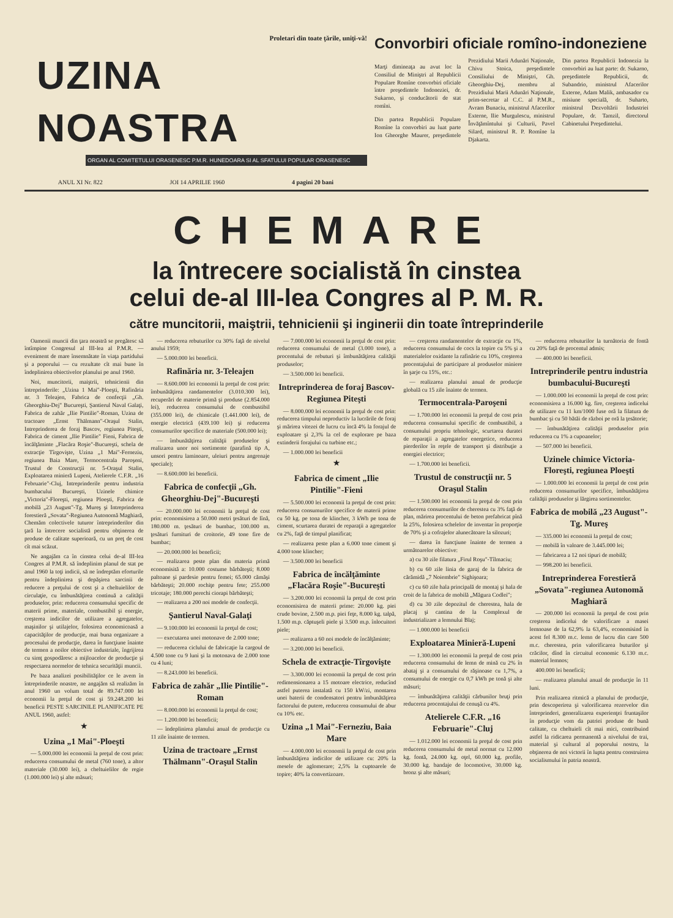Proletari din toate ţările, uniţi-vă!
UZINA NOASTRA
ORGAN AL COMITETULUI ORASENESC P.M.R. HUNEDOARA SI AL SFATULUI POPULAR ORASENESC
ANUL XI Nr. 822 JOI 14 APRILIE 1960 4 pagini 20 bani
Convorbiri oficiale romîno-indoneziene
Marţi dimineaţa au avut loc la Consiliul de Miniştri al Republicii Populare Romîne convorbiri oficiale între preşedintele Indoneziei, dr. Sukarno, şi conducătorii de stat romîni.
Din partea Republicii Populare Romîne la convorbiri au luat parte Ion Gheorghe Maurer, preşedintele Prezidiului Marii Adunări Naţionale, Chivu Stoica, preşedintele Consiliului de Miniştri, Gh. Gheorghiu-Dej, membru al Prezidiului Marii Adunări Naţionale, prim-secretar al C.C. al P.M.R., Avram Bunaciu, ministrul Afacerilor Externe, Ilie Murgulescu, ministrul Învăţămîntului şi Culturii, Pavel Silard, ministrul R. P. Romîne la Djakarta.
Din partea Republicii Indonezia la convorbiri au luat parte: dr. Sukarno, preşedintele Republicii, dr. Subandrio, ministrul Afacerilor Externe, Adam Malik, ambasador cu misiune specială, dr. Suharto, ministrul Dezvoltării Industriei Populare, dr. Tamzil, directorul Cabinetului Preşedintelui.
CHEMARE
la întrecere socialistă în cinstea
celui de-al III-lea Congres al P. M. R.
către muncitorii, maiştrii, tehnicienii şi inginerii din toate întreprinderile
Oamenii muncii din ţara noastră se pregătesc să întîmpine Congresul al III-lea al P.M.R. — eveniment de mare însemnătate în viaţa partidului şi a poporului — cu rezultate cît mai bune în îndeplinirea obiectivelor planului pe anul 1960.
Noi, muncitorii, maiştrii, tehnicienii din întreprinderile: „Uzina 1 Mai"-Ploeşti, Rafinăria nr. 3 Teleajen, Fabrica de confecţii „Gh. Gheorghiu-Dej" Bucureşti, Şantierul Naval Galaţi, Fabrica de zahăr „Ilie Pintilie"-Roman, Uzina de tractoare „Ernst Thälmann"-Oraşul Stalin, Intreprinderea de foraj Bascov, regiunea Piteşti, Fabrica de ciment „Ilie Pintilie" Fieni, Fabrica de încălţăminte „Flacăra Roşie"-Bucureşti, schela de extracţie Tîrgovişte, Uzina „1 Mai"-Ferneziu, regiunea Baia Mare, Termocentrala Paroşeni, Trustul de Construcţii nr. 5-Oraşul Stalin, Exploatarea minieră Lupeni, Atelierele C.F.R. „16 Februarie"-Cluj, Intreprinderile pentru industria bumbacului Bucureşti, Uzinele chimice „Victoria"-Floreşti, regiunea Ploeşti, Fabrica de mobilă „23 August"-Tg. Mureş şi Intreprinderea forestieră „Sovata"-Regiunea Autonomă Maghiară, Chemăm colectivele tuturor întreprinderilor din ţară la întrecere socialistă pentru obţinerea de produse de calitate superioară, cu un preţ de cost cît mai scăzut.
Ne angajăm ca în cinstea celui de-al III-lea Congres al P.M.R. să îndeplinim planul de stat pe anul 1960 la toţi indicii, să ne îndreptăm eforturile pentru îndeplinirea şi depăşirea sarcinii de reducere a preţului de cost şi a cheltuielilor de circulaţie, cu îmbunătăţirea continuă a calităţii produselor, prin: reducerea consumului specific de materii prime, materiale, combustibil şi energie, creşterea indicilor de utilizare a agregatelor, maşinilor şi utilajelor, folosirea economicoasă a capacităţilor de producţie, mai buna organizare a procesului de producţie, darea în funcţiune înainte de termen a noilor obiective industriale, îngrijirea cu simţ gospodăresc a mijloacelor de producţie şi respectarea normelor de tehnica securităţii muncii.
Pe baza analizei posibilităţilor ce le avem în întreprinderile noastre, ne angajăm să realizăm în anul 1960 un volum total de 89.747.000 lei economii la preţul de cost şi 59.248.200 lei beneficii PESTE SARCINILE PLANIFICATE PE ANUL 1960, astfel:
★
Uzina „1 Mai"-Ploeşti
— 5.000.000 lei economii la preţul de cost prin: reducerea consumului de metal (760 tone), a altor materiale (30.000 lei), a cheltuielilor de regie (1.000.000 lei) şi alte măsuri;
— reducerea rebuturilor cu 30% faţă de nivelul anului 1959;
— 5.000.000 lei beneficii.
Rafinăria nr. 3-Teleajen
— 8.600.000 lei economii la preţul de cost prin: îmbunătăţirea randamentelor (3.010.300 lei), recuperări de materie primă şi produse (2.854.000 lei), reducerea consumului de combustibil (355.000 lei), de chimicale (1.441.000 lei), de energie electrică (439.100 lei) şi reducerea consumurilor specifice de materiale (500.000 lei);
— îmbunătăţirea calităţii produselor şi realizarea unor noi sortimente (parafină tip A, unsori pentru laminoare, uleiuri pentru angrenaje speciale);
— 8.600.000 lei beneficii.
Fabrica de confecţii „Gh. Gheorghiu-Dej"-Bucureşti
— 20.000.000 lei economii la preţul de cost prin: economisirea a 50.000 metri ţesături de lînă, 180.000 m. ţesături de bumbac, 100.000 m. ţesături furnituri de croitorie, 49 tone fire de bumbac;
— 20.000.000 lei beneficii;
— realizarea peste plan din materia primă economisită a: 10.000 costume bărbăteşti; 8.000 paltoane şi pardesie pentru femei; 65.000 cămăşi bărbăteşti; 20.000 rochiţe pentru fete; 255.000 tricotaje; 180.000 perechi ciorapi bărbăteşti;
— realizarea a 200 noi modele de confecţii.
Şantierul Naval-Galaţi
— 9.100.000 lei economii la preţul de cost;
— executarea unei motonave de 2.000 tone;
— reducerea ciclului de fabricaţie la cargoul de 4.500 tone cu 9 luni şi la motonava de 2.000 tone cu 4 luni;
— 8.243.000 lei beneficii.
Fabrica de zahăr „Ilie Pintilie"-Roman
— 8.000.000 lei economii la preţul de cost;
— 1.200.000 lei beneficii;
— îndeplinirea planului anual de producţie cu 11 zile înainte de termen.
Uzina de tractoare „Ernst Thälmann"-Oraşul Stalin
— 7.000.000 lei economii la preţul de cost prin: reducerea consumului de metal (3.000 tone), a procentului de rebuturi şi îmbunătăţirea calităţii produselor;
— 3.500.000 lei beneficii.
Intreprinderea de foraj Bascov-Regiunea Piteşti
— 8.000.000 lei economii la preţul de cost prin: reducerea timpului neproductiv la lucrările de foraj şi mărirea vitezei de lucru cu încă 4% la forajul de exploatare şi 2,3% la cel de explorare pe baza extinderii forajului cu turbine etc.;
— 1.000.000 lei beneficii
★
Fabrica de ciment „Ilie Pintilie"-Fieni
— 5.500.000 lei economii la preţul de cost prin: reducerea consumurilor specifice de materii prime cu 50 kg. pe tona de klincher, 3 kWh pe tona de ciment, scurtarea duratei de reparaţii a agregatelor cu 2%, faţă de timpul planificat;
— realizarea peste plan a 6.000 tone ciment şi 4.000 tone klincher;
— 3.500.000 lei beneficii
Fabrica de încălţăminte „Flacăra Roşie"-Bucureşti
— 3.200.000 lei economii la preţul de cost prin economisirea de materii prime: 20.000 kg. piei crude bovine, 2.500 m.p. piei feţe, 8.000 kg. talpă, 1.500 m.p. căptuşeli piele şi 3.500 m.p. înlocuitori piele;
— realizarea a 60 noi modele de încălţăminte;
— 3.200.000 lei beneficii.
Schela de extracţie-Tîrgovişte
— 3.300.000 lei economii la preţul de cost prin redimensionarea a 15 motoare electrice, reducînd astfel puterea instalată cu 150 kW/zi, montarea unei baterii de condensatori pentru îmbunătăţirea factorului de putere, reducerea consumului de abur cu 10% etc.
Uzina „1 Mai"-Ferneziu, Baia Mare
— 4.000.000 lei economii la preţul de cost prin îmbunătăţirea indicilor de utilizare cu: 20% la mesele de aglomerare; 2,5% la cuptoarele de topire; 40% la convertizoare.
— creşterea randamentelor de extracţie cu 1%, reducerea consumului de cocs la topire cu 5% şi a materialelor oxidante la rafinărie cu 10%, creşterea procentajului de participare al produselor miniere în şarje cu 15%, etc.:
— realizarea planului anual de producţie globală cu 15 zile înainte de termen.
Termocentrala-Paroşeni
— 1.700.000 lei economii la preţul de cost prin reducerea consumului specific de combustibil, a consumului propriu tehnologic, scurtarea duratei de reparaţii a agregatelor energetice, reducerea pierderilor în reţele de transport şi distribuţie a energiei electrice;
— 1.700.000 lei beneficii.
Trustul de construcţii nr. 5 Oraşul Stalin
— 1.500.000 lei economii la preţul de cost prin reducerea consumurilor de cherestea cu 3% faţă de plan, mărirea procentului de beton prefabricat pînă la 25%, folosirea schelelor de inventar în proporţie de 70% şi a cofrajelor alunecătoare la silozuri;
— darea în funcţiune înainte de termen a următoarelor obiective:
a) cu 30 zile filatura „Firul Roşu"-Tîlmaciu;
b) cu 60 zile linia de garaj de la fabrica de cărămidă „7 Noiembrie" Sighişoara;
c) cu 60 zile hala principală de montaj şi hala de croit de la fabrica de mobilă „Măgura Codlei";
d) cu 30 zile depozitul de cherestea, hala de placaj şi cantina de la Complexul de industrializare a lemnului Blaj;
— 1.000.000 lei beneficii
Exploatarea Minieră-Lupeni
— 1.300.000 lei economii la preţul de cost prin reducerea consumului de lemn de mină cu 2% în abataj şi a consumului de răşinoase cu 1,7%, a consumului de energie cu 0,7 kWh pe tonă şi alte măsuri;
— îmbunătăţirea calităţii cărbunilor bruţi prin reducerea procentajului de cenuşă cu 4%.
Atelierele C.F.R. „16 Februarie"-Cluj
— 1.012.000 lei economii la preţul de cost prin reducerea consumului de metal normat cu 12.000 kg. fontă, 24.000 kg. oţel, 60.000 kg. profile, 30.000 kg. bandaje de locomotive, 30.000 kg. bronz şi alte măsuri;
— reducerea rebuturilor la turnătoria de fontă cu 20% faţă de procentul admis;
— 400.000 lei beneficii.
Intreprinderile pentru industria bumbacului-Bucureşti
— 1.000.000 lei economii la preţul de cost prin: economisirea a 16.000 kg. fire, creşterea indicelui de utilizare cu 11 km/1000 fuse oră la filatura de bumbac şi cu 50 bătăi de război pe oră la ţesătorie;
— îmbunătăţirea calităţii produselor prin reducerea cu 1% a cupoanelor;
— 507.000 lei beneficii.
Uzinele chimice Victoria-Floreşti, regiunea Ploeşti
— 1.000.000 lei economii la preţul de cost prin reducerea consumurilor specifice, îmbunătăţirea calităţii produselor şi lărgirea sortimentelor.
Fabrica de mobilă „23 August"-Tg. Mureş
— 335.000 lei economii la preţul de cost;
— mobilă în valoare de 3.445.000 lei;
— fabricarea a 12 noi tipuri de mobilă;
— 998.200 lei beneficii.
Intreprinderea Forestieră „Sovata"-regiunea Autonomă Maghiară
— 200.000 lei economii la preţul de cost prin creşterea indicelui de valorificare a masei lemnoase de la 62,9% la 63,4%, economisind în acest fel 8.300 m.c. lemn de lucru din care 500 m.c. cherestea, prin valorificarea buturilor şi crăcilor, dînd în circuitul economic 6.130 m.c. material lemnos;
400.000 lei beneficii;
— realizarea planului anual de producţie în 11 luni.
Prin realizarea ritmică a planului de producţie, prin descoperirea şi valorificarea rezervelor din întreprinderi, generalizarea experienţei fruntaşilor în producţie vom da patriei produse de bună calitate, cu cheltuieli cît mai mici, contribuind astfel la ridicarea permanentă a nivelului de trai, material şi cultural al poporului nostru, la obţinerea de noi victorii în lupta pentru construirea socialismului în patria noastră.